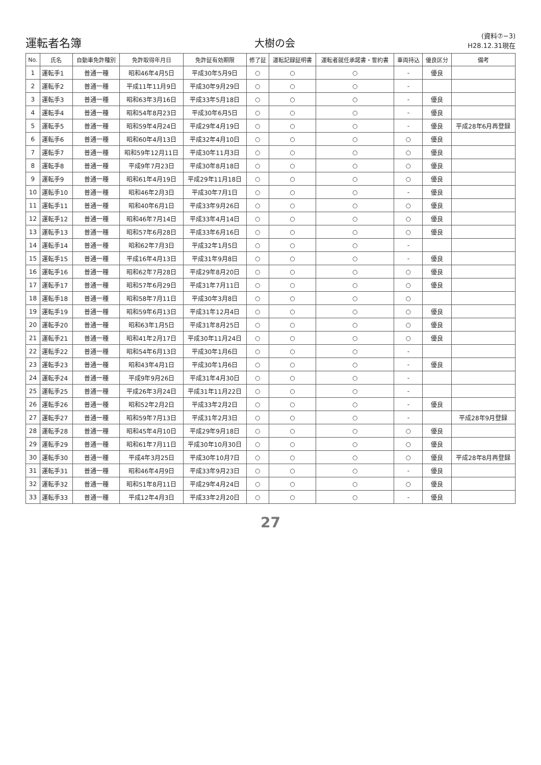運転者名簿
大樹の会
(資料⑦−3)
H28.12.31現在
| No. | 氏名 | 自動車免許種別 | 免許取得年月日 | 免許証有効期限 | 修了証 | 運転記録証明書 | 運転者就任承諾書・誓約書 | 車両持込 | 優良区分 | 備考 |
| --- | --- | --- | --- | --- | --- | --- | --- | --- | --- | --- |
| 1 | 運転手1 | 普通一種 | 昭和46年4月5日 | 平成30年5月9日 | ○ | ○ | ○ | - | 優良 | |
| 2 | 運転手2 | 普通一種 | 平成11年11月9日 | 平成30年9月29日 | ○ | ○ | ○ | - | | |
| 3 | 運転手3 | 普通一種 | 昭和63年3月16日 | 平成33年5月18日 | ○ | ○ | ○ | - | 優良 | |
| 4 | 運転手4 | 普通一種 | 昭和54年8月23日 | 平成30年6月5日 | ○ | ○ | ○ | - | 優良 | |
| 5 | 運転手5 | 普通一種 | 昭和59年4月24日 | 平成29年4月19日 | ○ | ○ | ○ | - | 優良 | 平成28年6月再登録 |
| 6 | 運転手6 | 普通一種 | 昭和60年4月13日 | 平成32年4月10日 | ○ | ○ | ○ | ○ | 優良 | |
| 7 | 運転手7 | 普通一種 | 昭和59年12月11日 | 平成30年11月3日 | ○ | ○ | ○ | ○ | 優良 | |
| 8 | 運転手8 | 普通一種 | 平成9年7月23日 | 平成30年8月18日 | ○ | ○ | ○ | ○ | 優良 | |
| 9 | 運転手9 | 普通一種 | 昭和61年4月19日 | 平成29年11月18日 | ○ | ○ | ○ | ○ | 優良 | |
| 10 | 運転手10 | 普通一種 | 昭和46年2月3日 | 平成30年7月1日 | ○ | ○ | ○ | - | 優良 | |
| 11 | 運転手11 | 普通一種 | 昭和40年6月1日 | 平成33年9月26日 | ○ | ○ | ○ | ○ | 優良 | |
| 12 | 運転手12 | 普通一種 | 昭和46年7月14日 | 平成33年4月14日 | ○ | ○ | ○ | ○ | 優良 | |
| 13 | 運転手13 | 普通一種 | 昭和57年6月28日 | 平成33年6月16日 | ○ | ○ | ○ | ○ | 優良 | |
| 14 | 運転手14 | 普通一種 | 昭和62年7月3日 | 平成32年1月5日 | ○ | ○ | ○ | - | | |
| 15 | 運転手15 | 普通一種 | 平成16年4月13日 | 平成31年9月8日 | ○ | ○ | ○ | - | 優良 | |
| 16 | 運転手16 | 普通一種 | 昭和62年7月28日 | 平成29年8月20日 | ○ | ○ | ○ | ○ | 優良 | |
| 17 | 運転手17 | 普通一種 | 昭和57年6月29日 | 平成31年7月11日 | ○ | ○ | ○ | ○ | 優良 | |
| 18 | 運転手18 | 普通一種 | 昭和58年7月11日 | 平成30年3月8日 | ○ | ○ | ○ | ○ | | |
| 19 | 運転手19 | 普通一種 | 昭和59年6月13日 | 平成31年12月4日 | ○ | ○ | ○ | ○ | 優良 | |
| 20 | 運転手20 | 普通一種 | 昭和63年1月5日 | 平成31年8月25日 | ○ | ○ | ○ | ○ | 優良 | |
| 21 | 運転手21 | 普通一種 | 昭和41年2月17日 | 平成30年11月24日 | ○ | ○ | ○ | ○ | 優良 | |
| 22 | 運転手22 | 普通一種 | 昭和54年6月13日 | 平成30年1月6日 | ○ | ○ | ○ | - | | |
| 23 | 運転手23 | 普通一種 | 昭和43年4月1日 | 平成30年1月6日 | ○ | ○ | ○ | - | 優良 | |
| 24 | 運転手24 | 普通一種 | 平成9年9月26日 | 平成31年4月30日 | ○ | ○ | ○ | - | | |
| 25 | 運転手25 | 普通一種 | 平成26年3月24日 | 平成31年11月22日 | ○ | ○ | ○ | - | | |
| 26 | 運転手26 | 普通一種 | 昭和52年2月2日 | 平成33年2月2日 | ○ | ○ | ○ | - | 優良 | |
| 27 | 運転手27 | 普通一種 | 昭和59年7月13日 | 平成31年2月3日 | ○ | ○ | ○ | - | | 平成28年9月登録 |
| 28 | 運転手28 | 普通一種 | 昭和45年4月10日 | 平成29年9月18日 | ○ | ○ | ○ | ○ | 優良 | |
| 29 | 運転手29 | 普通一種 | 昭和61年7月11日 | 平成30年10月30日 | ○ | ○ | ○ | ○ | 優良 | |
| 30 | 運転手30 | 普通一種 | 平成4年3月25日 | 平成30年10月7日 | ○ | ○ | ○ | ○ | 優良 | 平成28年8月再登録 |
| 31 | 運転手31 | 普通一種 | 昭和46年4月9日 | 平成33年9月23日 | ○ | ○ | ○ | - | 優良 | |
| 32 | 運転手32 | 普通一種 | 昭和51年8月11日 | 平成29年4月24日 | ○ | ○ | ○ | ○ | 優良 | |
| 33 | 運転手33 | 普通一種 | 平成12年4月3日 | 平成33年2月20日 | ○ | ○ | ○ | - | 優良 | |
27